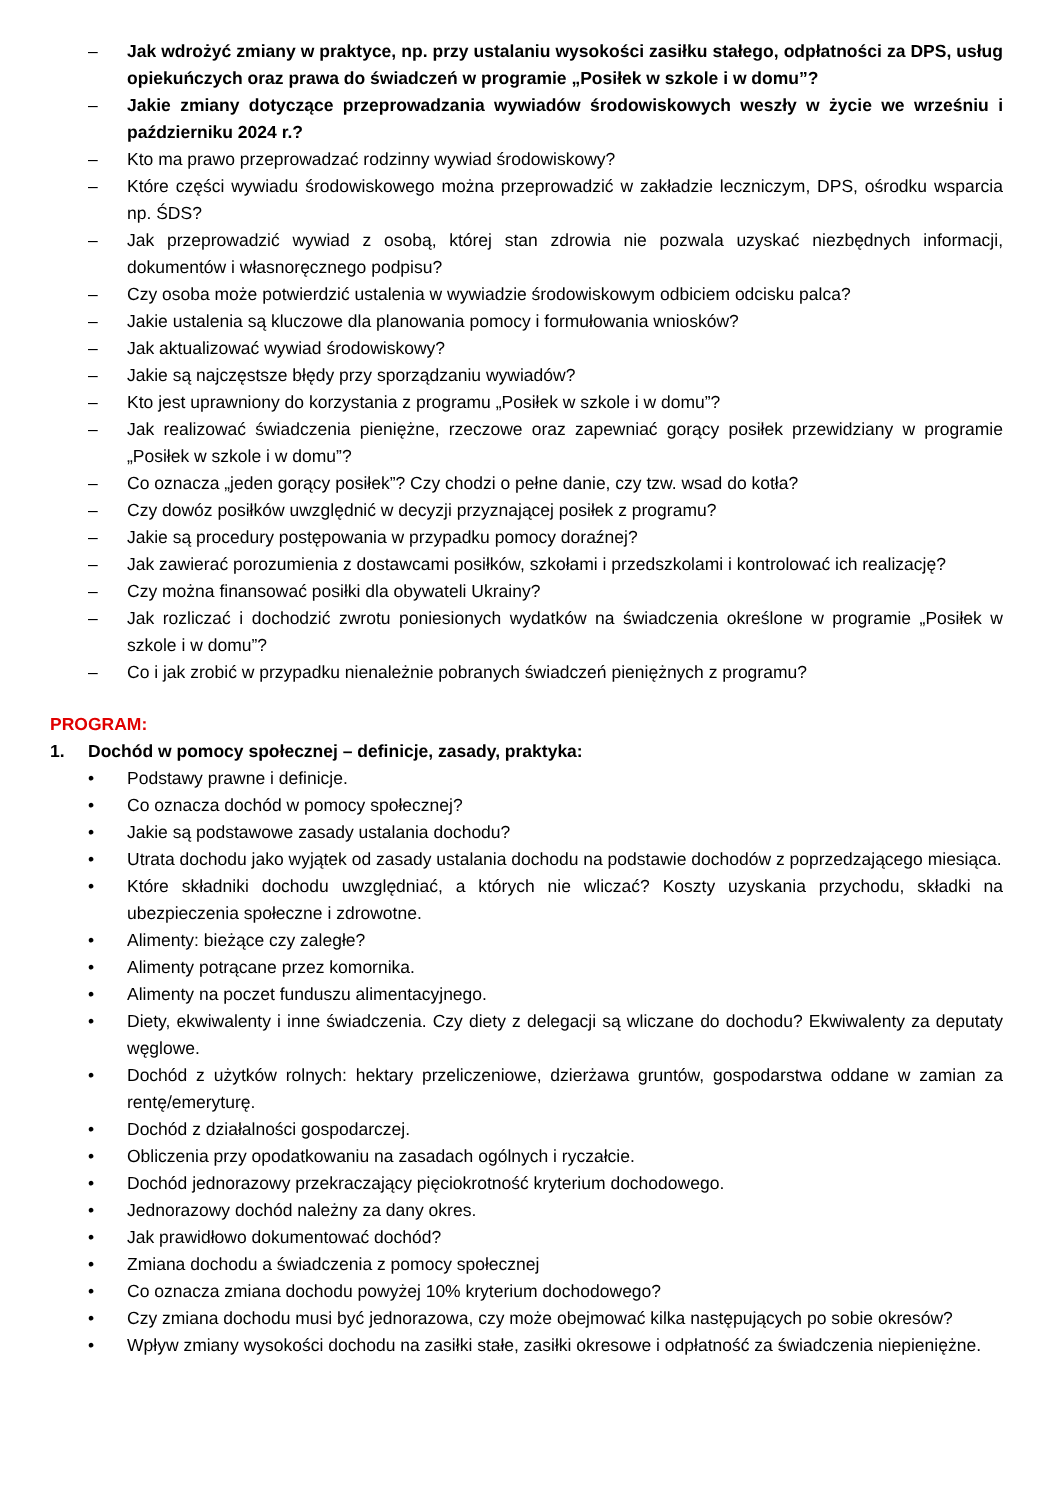– Jak wdrożyć zmiany w praktyce, np. przy ustalaniu wysokości zasiłku stałego, odpłatności za DPS, usług opiekuńczych oraz prawa do świadczeń w programie „Posiłek w szkole i w domu”?
– Jakie zmiany dotyczące przeprowadzania wywiadów środowiskowych weszły w życie we wrześniu i październiku 2024 r.?
– Kto ma prawo przeprowadzać rodzinny wywiad środowiskowy?
– Które części wywiadu środowiskowego można przeprowadzić w zakładzie leczniczym, DPS, ośrodku wsparcia np. ŚDS?
– Jak przeprowadzić wywiad z osobą, której stan zdrowia nie pozwala uzyskać niezbędnych informacji, dokumentów i własnoręcznego podpisu?
– Czy osoba może potwierdzić ustalenia w wywiadzie środowiskowym odbiciem odcisku palca?
– Jakie ustalenia są kluczowe dla planowania pomocy i formułowania wniosków?
– Jak aktualizować wywiad środowiskowy?
– Jakie są najczęstsze błędy przy sporządzaniu wywiadów?
– Kto jest uprawniony do korzystania z programu „Posiłek w szkole i w domu”?
– Jak realizować świadczenia pieniężne, rzeczowe oraz zapewniać gorący posiłek przewidziany w programie „Posiłek w szkole i w domu”?
– Co oznacza „jeden gorący posiłek”? Czy chodzi o pełne danie, czy tzw. wsad do kotła?
– Czy dowóz posiłków uwzględnić w decyzji przyznającej posiłek z programu?
– Jakie są procedury postępowania w przypadku pomocy doraźnej?
– Jak zawierać porozumienia z dostawcami posiłków, szkołami i przedszkolami i kontrolować ich realizację?
– Czy można finansować posiłki dla obywateli Ukrainy?
– Jak rozliczać i dochodzić zwrotu poniesionych wydatków na świadczenia określone w programie „Posiłek w szkole i w domu”?
– Co i jak zrobić w przypadku nienależnie pobranych świadczeń pieniężnych z programu?
PROGRAM:
1. Dochód w pomocy społecznej – definicje, zasady, praktyka:
• Podstawy prawne i definicje.
• Co oznacza dochód w pomocy społecznej?
• Jakie są podstawowe zasady ustalania dochodu?
• Utrata dochodu jako wyjątek od zasady ustalania dochodu na podstawie dochodów z poprzedzającego miesiąca.
• Które składniki dochodu uwzględniać, a których nie wliczać? Koszty uzyskania przychodu, składki na ubezpieczenia społeczne i zdrowotne.
• Alimenty: bieżące czy zaległe?
• Alimenty potrącane przez komornika.
• Alimenty na poczet funduszu alimentacyjnego.
• Diety, ekwiwalenty i inne świadczenia. Czy diety z delegacji są wliczane do dochodu? Ekwiwalenty za deputaty węglowe.
• Dochód z użytków rolnych: hektary przeliczeniowe, dzierżawa gruntów, gospodarstwa oddane w zamian za rentę/emeryturę.
• Dochód z działalności gospodarczej.
• Obliczenia przy opodatkowaniu na zasadach ogólnych i ryczałcie.
• Dochód jednorazowy przekraczający pięciokrotność kryterium dochodowego.
• Jednorazowy dochód należny za dany okres.
• Jak prawidłowo dokumentować dochód?
• Zmiana dochodu a świadczenia z pomocy społecznej
• Co oznacza zmiana dochodu powyżej 10% kryterium dochodowego?
• Czy zmiana dochodu musi być jednorazowa, czy może obejmować kilka następujących po sobie okresów?
• Wpływ zmiany wysokości dochodu na zasiłki stałe, zasiłki okresowe i odpłatność za świadczenia niepieniężne.